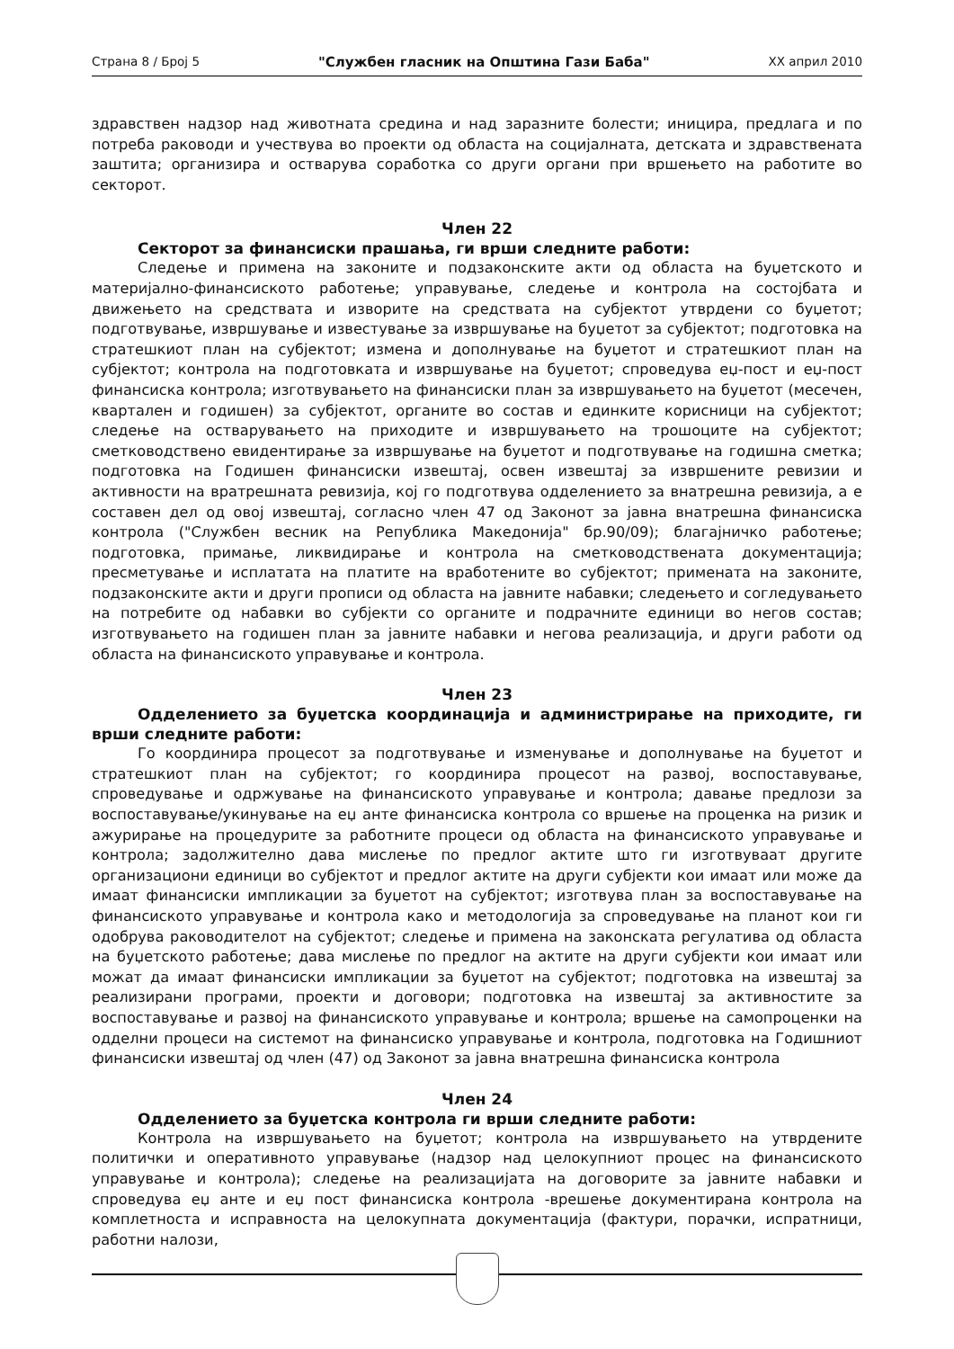Страна 8 / Број 5 "Службен гласник на Општина Гази Баба" XX април 2010
здравствен надзор над животната средина и над заразните болести; иницира, предлага и по потреба раководи и учествува во проекти од областа на социјалната, детската и здравствената заштита; организира и остварува соработка со други органи при вршењето на работите во секторот.
Член 22
Секторот за финансиски прашања, ги врши следните работи:
Следење и примена на законите и подзаконските акти од областа на буџетското и материјално-финансиското работење; управување, следење и контрола на состојбата и движењето на средствата и изворите на средствата на субјектот утврдени со буџетот; подготвување, извршување и известување за извршување на буџетот за субјектот; подготовка на стратешкиот план на субјектот; измена и дополнување на буџетот и стратешкиот план на субјектот; контрола на подготовката и извршување на буџетот; спроведува еџ-пост и еџ-пост финансиска контрола; изготвувањето на финансиски план за извршувањето на буџетот (месечен, квартален и годишен) за субјектот, органите во состав и единките корисници на субјектот; следење на остварувањето на приходите и извршувањето на трошоците на субјектот; сметководствено евидентирање за извршување на буџетот и подготвување на годишна сметка; подготовка на Годишен финансиски извештај, освен извештај за извршените ревизии и активности на вратрешната ревизија, кој го подготвува одделението за внатрешна ревизија, а е составен дел од овој извештај, согласно член 47 од Законот за јавна внатрешна финансиска контрола ("Службен весник на Република Македонија" бр.90/09); благајничко работење; подготовка, примање, ликвидирање и контрола на сметководствената документација; пресметување и исплатата на платите на вработените во субјектот; примената на законите, подзаконските акти и други прописи од областа на јавните набавки; следењето и согледувањето на потребите од набавки во субјекти со органите и подрачните единици во негов состав; изготвувањето на годишен план за јавните набавки и негова реализација, и други работи од областа на финансиското управување и контрола.
Член 23
Одделението за буџетска координација и администрирање на приходите, ги врши следните работи:
Го координира процесот за подготвување и изменување и дополнување на буџетот и стратешкиот план на субјектот; го координира процесот на развој, воспоставување, спроведување и одржување на финансиското управување и контрола; давање предлози за воспоставување/укинување на еџ анте финансиска контрола со вршење на проценка на ризик и ажурирање на процедурите за работните процеси од областа на финансиското управување и контрола; задолжително дава мислење по предлог актите што ги изготвуваат другите организациони единици во субјектот и предлог актите на други субјекти кои имаат или може да имаат финансиски импликации за буџетот на субјектот; изготвува план за воспоставување на финансиското управување и контрола како и методологија за спроведување на планот кои ги одобрува раководителот на субјектот; следење и примена на законската регулатива од областа на буџетското работење; дава мислење по предлог на актите на други субјекти кои имаат или можат да имаат финансиски импликации за буџетот на субјектот; подготовка на извештај за реализирани програми, проекти и договори; подготовка на извештај за активностите за воспоставување и развој на финансиското управување и контрола; вршење на самопроценки на одделни процеси на системот на финансиско управување и контрола, подготовка на Годишниот финансиски извештај од член (47) од Законот за јавна внатрешна финансиска контрола
Член 24
Одделението за буџетска контрола ги врши следните работи:
Контрола на извршувањето на буџетот; контрола на извршувањето на утврдените политички и оперативното управување (надзор над целокупниот процес на финансиското управување и контрола); следење на реализацијата на договорите за јавните набавки и спроведува еџ анте и еџ пост финансиска контрола -врешење документирана контрола на комплетноста и исправноста на целокупната документација (фактури, порачки, испратници, работни налози,